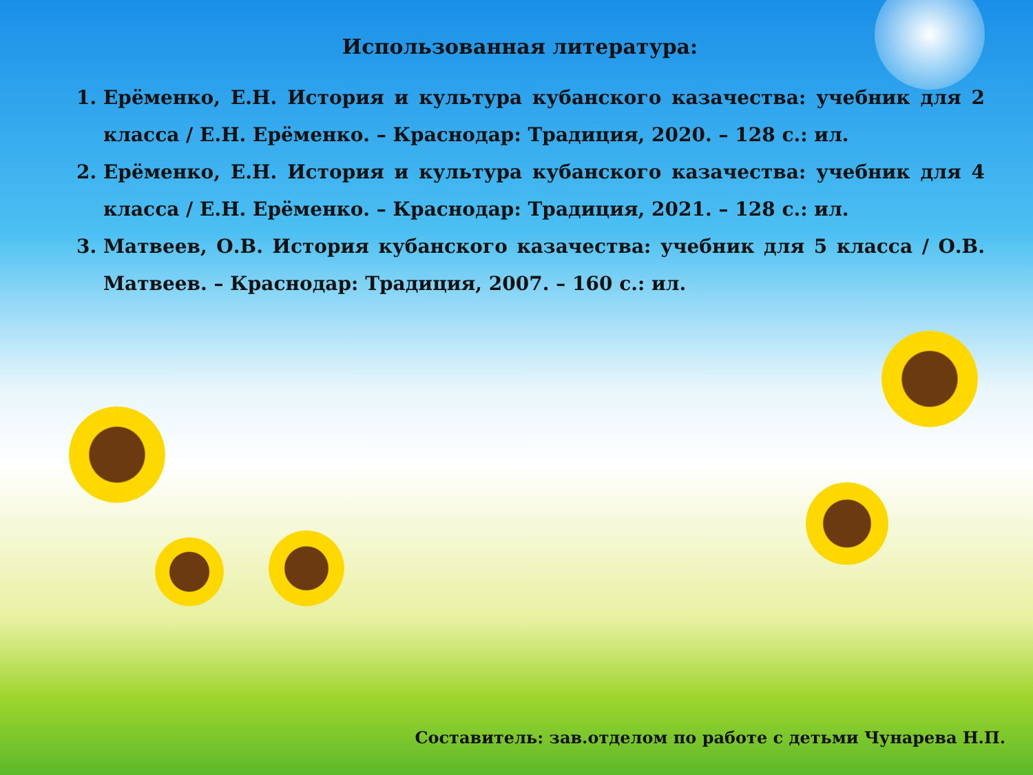Использованная литература:
1. Ерёменко, Е.Н. История и культура кубанского казачества: учебник для 2 класса / Е.Н. Ерёменко. – Краснодар: Традиция, 2020. – 128 с.: ил.
2. Ерёменко, Е.Н. История и культура кубанского казачества: учебник для 4 класса / Е.Н. Ерёменко. – Краснодар: Традиция, 2021. – 128 с.: ил.
3. Матвеев, О.В. История кубанского казачества: учебник для 5 класса / О.В. Матвеев. – Краснодар: Традиция, 2007. – 160 с.: ил.
Составитель: зав.отделом по работе с детьми Чунарева Н.П.